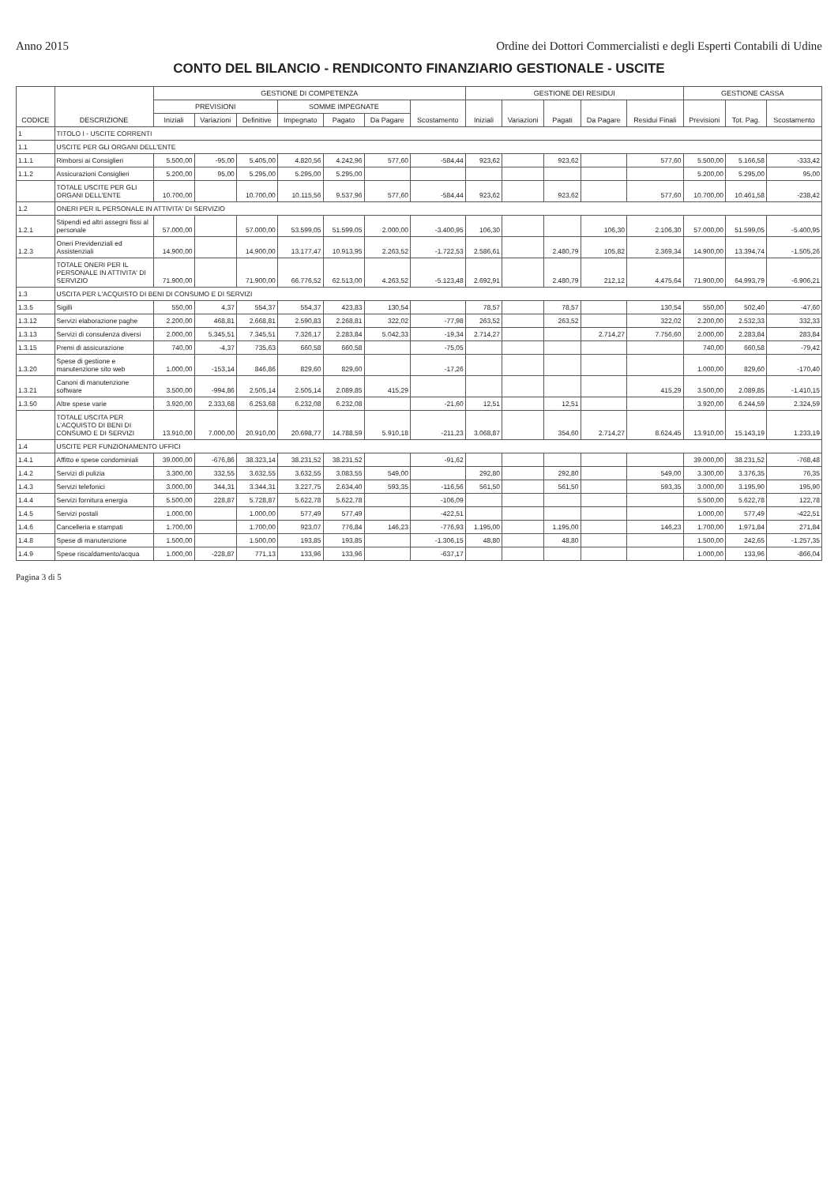Anno 2015 Ordine dei Dottori Commercialisti e degli Esperti Contabili di Udine
CONTO DEL BILANCIO - RENDICONTO FINANZIARIO GESTIONALE - USCITE
| CODICE | DESCRIZIONE | GESTIONE DI COMPETENZA | | | | | | | GESTIONE DEI RESIDUI | | | | | GESTIONE CASSA | | |
| --- | --- | --- | --- | --- | --- | --- | --- | --- | --- | --- | --- | --- | --- | --- | --- | --- |
| | | PREVISIONI | | | SOMME IMPEGNATE | | | Scostamento | Iniziali | Variazioni | Pagati | Da Pagare | Residui Finali | Previsioni | Tot. Pag. | Scostamento |
| | | Iniziali | Variazioni | Definitive | Impegnato | Pagato | Da Pagare | | | | | | | | | |
| 1 | TITOLO I - USCITE CORRENTI | | | | | | | | | | | | | | | |
| 1.1 | USCITE PER GLI ORGANI DELL'ENTE | | | | | | | | | | | | | | | |
| 1.1.1 | Rimborsi ai Consiglieri | 5.500,00 | -95,00 | 5.405,00 | 4.820,56 | 4.242,96 | 577,60 | -584,44 | 923,62 | | 923,62 | | 577,60 | 5.500,00 | 5.166,58 | -333,42 |
| 1.1.2 | Assicurazioni Consiglieri | 5.200,00 | 95,00 | 5.295,00 | 5.295,00 | 5.295,00 | | | | | | | | 5.200,00 | 5.295,00 | 95,00 |
| | TOTALE USCITE PER GLI ORGANI DELL'ENTE | 10.700,00 | | 10.700,00 | 10.115,56 | 9.537,96 | 577,60 | -584,44 | 923,62 | | 923,62 | | 577,60 | 10.700,00 | 10.461,58 | -238,42 |
| 1.2 | ONERI PER IL PERSONALE IN ATTIVITA' DI SERVIZIO | | | | | | | | | | | | | | | |
| 1.2.1 | Stipendi ed altri assegni fissi al personale | 57.000,00 | | 57.000,00 | 53.599,05 | 51.599,05 | 2.000,00 | -3.400,95 | 106,30 | | | 106,30 | 2.106,30 | 57.000,00 | 51.599,05 | -5.400,95 |
| 1.2.3 | Oneri Previdenziali ed Assistenziali | 14.900,00 | | 14.900,00 | 13.177,47 | 10.913,95 | 2.263,52 | -1.722,53 | 2.586,61 | | 2.480,79 | 105,82 | 2.369,34 | 14.900,00 | 13.394,74 | -1.505,26 |
| | TOTALE ONERI PER IL PERSONALE IN ATTIVITA' DI SERVIZIO | 71.900,00 | | 71.900,00 | 66.776,52 | 62.513,00 | 4.263,52 | -5.123,48 | 2.692,91 | | 2.480,79 | 212,12 | 4.475,64 | 71.900,00 | 64.993,79 | -6.906,21 |
| 1.3 | USCITA PER L'ACQUISTO DI BENI DI CONSUMO E DI SERVIZI | | | | | | | | | | | | | | | |
| 1.3.5 | Sigilli | 550,00 | 4,37 | 554,37 | 554,37 | 423,83 | 130,54 | | 78,57 | | 78,57 | | 130,54 | 550,00 | 502,40 | -47,60 |
| 1.3.12 | Servizi elaborazione paghe | 2.200,00 | 468,81 | 2.668,81 | 2.590,83 | 2.268,81 | 322,02 | -77,98 | 263,52 | | 263,52 | | 322,02 | 2.200,00 | 2.532,33 | 332,33 |
| 1.3.13 | Servizi di consulenza diversi | 2.000,00 | 5.345,51 | 7.345,51 | 7.326,17 | 2.283,84 | 5.042,33 | -19,34 | 2.714,27 | | | 2.714,27 | 7.756,60 | 2.000,00 | 2.283,84 | 283,84 |
| 1.3.15 | Premi di assicurazione | 740,00 | -4,37 | 735,63 | 660,58 | 660,58 | | -75,05 | | | | | | 740,00 | 660,58 | -79,42 |
| 1.3.20 | Spese di gestione e manutenzione sito web | 1.000,00 | -153,14 | 846,86 | 829,60 | 829,60 | | -17,26 | | | | | | 1.000,00 | 829,60 | -170,40 |
| 1.3.21 | Canoni di manutenzione software | 3.500,00 | -994,86 | 2.505,14 | 2.505,14 | 2.089,85 | 415,29 | | | | | | 415,29 | 3.500,00 | 2.089,85 | -1.410,15 |
| 1.3.50 | Altre spese varie | 3.920,00 | 2.333,68 | 6.253,68 | 6.232,08 | 6.232,08 | | -21,60 | 12,51 | | 12,51 | | | 3.920,00 | 6.244,59 | 2.324,59 |
| | TOTALE USCITA PER L'ACQUISTO DI BENI DI CONSUMO E DI SERVIZI | 13.910,00 | 7.000,00 | 20.910,00 | 20.698,77 | 14.788,59 | 5.910,18 | -211,23 | 3.068,87 | | 354,60 | 2.714,27 | 8.624,45 | 13.910,00 | 15.143,19 | 1.233,19 |
| 1.4 | USCITE PER FUNZIONAMENTO UFFICI | | | | | | | | | | | | | | | |
| 1.4.1 | Affitto e spese condominiali | 39.000,00 | -676,86 | 38.323,14 | 38.231,52 | 38.231,52 | | -91,62 | | | | | | 39.000,00 | 38.231,52 | -768,48 |
| 1.4.2 | Servizi di pulizia | 3.300,00 | 332,55 | 3.632,55 | 3.632,55 | 3.083,55 | 549,00 | | 292,80 | | 292,80 | | 549,00 | 3.300,00 | 3.376,35 | 76,35 |
| 1.4.3 | Servizi telefonici | 3.000,00 | 344,31 | 3.344,31 | 3.227,75 | 2.634,40 | 593,35 | -116,56 | 561,50 | | 561,50 | | 593,35 | 3.000,00 | 3.195,90 | 195,90 |
| 1.4.4 | Servizi fornitura energia | 5.500,00 | 228,87 | 5.728,87 | 5.622,78 | 5.622,78 | | -106,09 | | | | | | 5.500,00 | 5.622,78 | 122,78 |
| 1.4.5 | Servizi postali | 1.000,00 | | 1.000,00 | 577,49 | 577,49 | | -422,51 | | | | | | 1.000,00 | 577,49 | -422,51 |
| 1.4.6 | Cancelleria e stampati | 1.700,00 | | 1.700,00 | 923,07 | 776,84 | 146,23 | -776,93 | 1.195,00 | | 1.195,00 | | 146,23 | 1.700,00 | 1.971,84 | 271,84 |
| 1.4.8 | Spese di manutenzione | 1.500,00 | | 1.500,00 | 193,85 | 193,85 | | -1.306,15 | 48,80 | | 48,80 | | | 1.500,00 | 242,65 | -1.257,35 |
| 1.4.9 | Spese riscaldamento/acqua | 1.000,00 | -228,87 | 771,13 | 133,96 | 133,96 | | -637,17 | | | | | | 1.000,00 | 133,96 | -866,04 |
Pagina 3 di 5